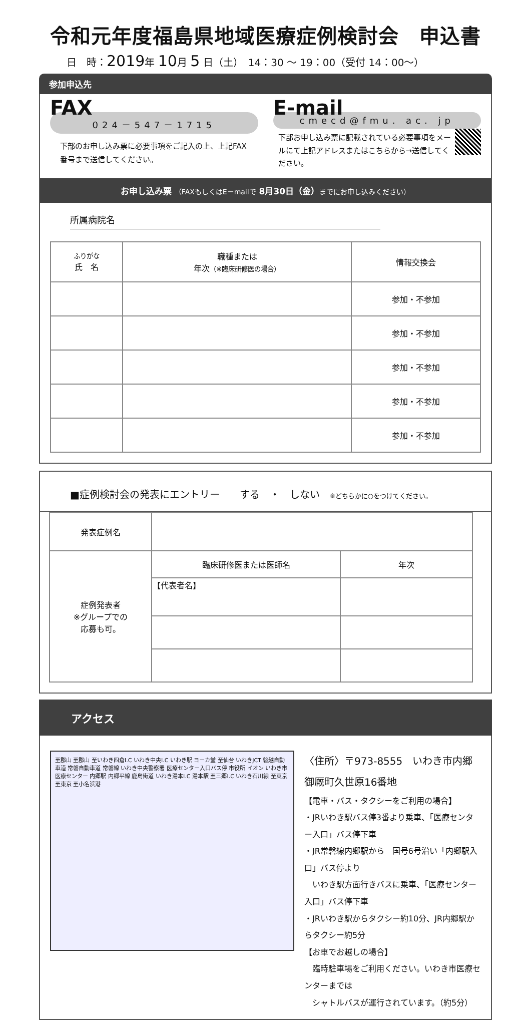令和元年度福島県地域医療症例検討会　申込書
日　時：2019年 10月 5 日（土）　14：30 ～ 19：00（受付 14：00～）
参加申込先
FAX
024－547－1715
下部のお申し込み票に必要事項をご記入の上、上記FAX番号まで送信してください。
E-mail
cmecd@fmu. ac. jp
下部お申し込み票に記載されている必要事項をメールにて上記アドレスまたはこちらから→送信してください。
お申し込み票 （FAXもしくはE－mailで 8月30日（金）までにお申し込みください）
所属病院名
| ふりがな 氏 名 | 職種または 年次 （※臨床研修医の場合） | 情報交換会 |
| --- | --- | --- |
| | | 参加・不参加 |
| | | 参加・不参加 |
| | | 参加・不参加 |
| | | 参加・不参加 |
| | | 参加・不参加 |
■症例検討会の発表にエントリー　　する　・　しない　※どちらかに○をつけてください。
| 発表症例名 | | |
| 症例発表者 ※グループでの 応募も可。 | 臨床研修医または医師名 | 年次 |
| | 【代表者名】 | |
アクセス
至郡山 至郡山 至いわき四倉I.C いわき中央I.C いわき駅 ヨーカ堂 至仙台 いわきJCT 磐越自動車道 常磐自動車道 常磐線 いわき中央警察署 医療センター入口バス停 市役所 イオン いわき市医療センター 内郷駅 内郷平線 鹿島街道 いわき湯本I.C 湯本駅 至三郷I.C いわき石川線 至東京 至東京 至小名浜港
〈住所〉〒973-8555　いわき市内郷御厩町久世原16番地
【電車・バス・タクシーをご利用の場合】
・JRいわき駅バス停3番より乗車、「医療センター入口」バス停下車
・JR常磐線内郷駅から　国号6号沿い「内郷駅入口」バス停より
　いわき駅方面行きバスに乗車、「医療センター入口」バス停下車
・JRいわき駅からタクシー約10分、JR内郷駅からタクシー約5分
【お車でお越しの場合】
　臨時駐車場をご利用ください。いわき市医療センターまでは
　シャトルバスが運行されています。（約5分）